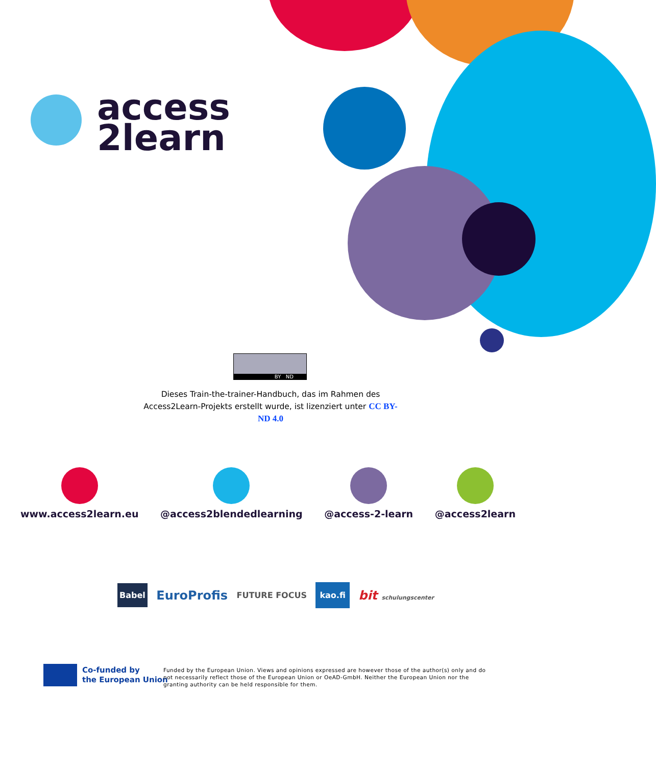access
2learn
BY ND
Dieses Train-the-trainer-Handbuch, das im Rahmen des Access2Learn-Projekts erstellt wurde, ist lizenziert unter CC BY-ND 4.0
www.access2learn.eu @access2blendedlearning @access-2-learn @access2learn
Babel EuroProfis FUTURE FOCUS kao.fi bit schulungscenter
Co-funded by
the European Union
Funded by the European Union. Views and opinions expressed are however those of the author(s) only and do not necessarily reflect those of the European Union or OeAD-GmbH. Neither the European Union nor the granting authority can be held responsible for them.